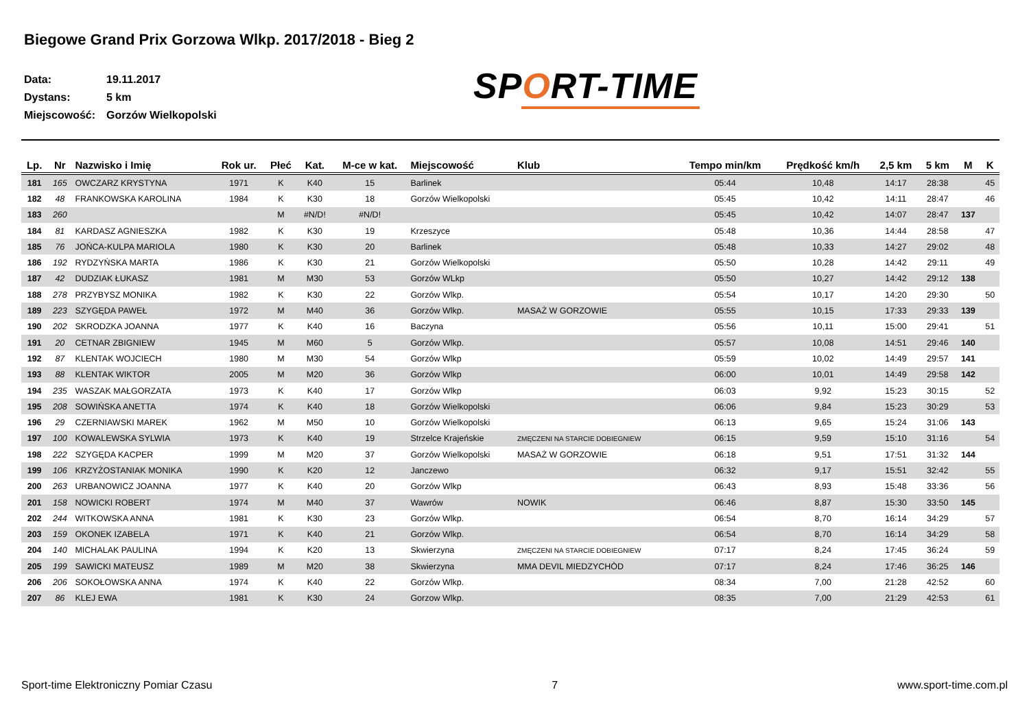Biegowe Grand Prix Gorzowa Wlkp. 2017/2018 - Bieg 2
Data: 19.11.2017
Dystans: 5 km
Miejscowość: Gorzów Wielkopolski
SPORT-TIME
| Lp. | Nr | Nazwisko i Imię | Rok ur. | Płeć | Kat. | M-ce w kat. | Miejscowość | Klub | Tempo min/km | Prędkość km/h | 2,5 km | 5 km | M | K |
| --- | --- | --- | --- | --- | --- | --- | --- | --- | --- | --- | --- | --- | --- | --- |
| 181 | 165 | OWCZARZ KRYSTYNA | 1971 | K | K40 | 15 | Barlinek | | 05:44 | 10,48 | 14:17 | 28:38 | | 45 |
| 182 | 48 | FRANKOWSKA KAROLINA | 1984 | K | K30 | 18 | Gorzów Wielkopolski | | 05:45 | 10,42 | 14:11 | 28:47 | | 46 |
| 183 | 260 | | | M | #N/D! | #N/D! | | | 05:45 | 10,42 | 14:07 | 28:47 | 137 | |
| 184 | 81 | KARDASZ AGNIESZKA | 1982 | K | K30 | 19 | Krzeszyce | | 05:48 | 10,36 | 14:44 | 28:58 | | 47 |
| 185 | 76 | JOŃCA-KULPA MARIOLA | 1980 | K | K30 | 20 | Barlinek | | 05:48 | 10,33 | 14:27 | 29:02 | | 48 |
| 186 | 192 | RYDZYŃSKA MARTA | 1986 | K | K30 | 21 | Gorzów Wielkopolski | | 05:50 | 10,28 | 14:42 | 29:11 | | 49 |
| 187 | 42 | DUDZIAK ŁUKASZ | 1981 | M | M30 | 53 | Gorzów WLkp | | 05:50 | 10,27 | 14:42 | 29:12 | 138 | |
| 188 | 278 | PRZYBYSZ MONIKA | 1982 | K | K30 | 22 | Gorzów Wlkp. | | 05:54 | 10,17 | 14:20 | 29:30 | | 50 |
| 189 | 223 | SZYGĘDA PAWEŁ | 1972 | M | M40 | 36 | Gorzów Wlkp. | MASAŻ W GORZOWIE | 05:55 | 10,15 | 17:33 | 29:33 | 139 | |
| 190 | 202 | SKRODZKA JOANNA | 1977 | K | K40 | 16 | Baczyna | | 05:56 | 10,11 | 15:00 | 29:41 | | 51 |
| 191 | 20 | CETNAR ZBIGNIEW | 1945 | M | M60 | 5 | Gorzów Wlkp. | | 05:57 | 10,08 | 14:51 | 29:46 | 140 | |
| 192 | 87 | KLENTAK WOJCIECH | 1980 | M | M30 | 54 | Gorzów Wlkp | | 05:59 | 10,02 | 14:49 | 29:57 | 141 | |
| 193 | 88 | KLENTAK WIKTOR | 2005 | M | M20 | 36 | Gorzów Wlkp | | 06:00 | 10,01 | 14:49 | 29:58 | 142 | |
| 194 | 235 | WASZAK MAŁGORZATA | 1973 | K | K40 | 17 | Gorzów Wlkp | | 06:03 | 9,92 | 15:23 | 30:15 | | 52 |
| 195 | 208 | SOWIŃSKA ANETTA | 1974 | K | K40 | 18 | Gorzów Wielkopolski | | 06:06 | 9,84 | 15:23 | 30:29 | | 53 |
| 196 | 29 | CZERNIAWSKI MAREK | 1962 | M | M50 | 10 | Gorzów Wielkopolski | | 06:13 | 9,65 | 15:24 | 31:06 | 143 | |
| 197 | 100 | KOWALEWSKA SYLWIA | 1973 | K | K40 | 19 | Strzelce Krajeńskie | ZMĘCZENI NA STARCIE DOBIEGNIEW | 06:15 | 9,59 | 15:10 | 31:16 | | 54 |
| 198 | 222 | SZYGĘDA KACPER | 1999 | M | M20 | 37 | Gorzów Wielkopolski | MASAŻ W GORZOWIE | 06:18 | 9,51 | 17:51 | 31:32 | 144 | |
| 199 | 106 | KRZYŻOSTANIAK MONIKA | 1990 | K | K20 | 12 | Janczewo | | 06:32 | 9,17 | 15:51 | 32:42 | | 55 |
| 200 | 263 | URBANOWICZ JOANNA | 1977 | K | K40 | 20 | Gorzów Wlkp | | 06:43 | 8,93 | 15:48 | 33:36 | | 56 |
| 201 | 158 | NOWICKI ROBERT | 1974 | M | M40 | 37 | Wawrów | NOWIK | 06:46 | 8,87 | 15:30 | 33:50 | 145 | |
| 202 | 244 | WITKOWSKA ANNA | 1981 | K | K30 | 23 | Gorzów Wlkp. | | 06:54 | 8,70 | 16:14 | 34:29 | | 57 |
| 203 | 159 | OKONEK IZABELA | 1971 | K | K40 | 21 | Gorzów Wlkp. | | 06:54 | 8,70 | 16:14 | 34:29 | | 58 |
| 204 | 140 | MICHALAK PAULINA | 1994 | K | K20 | 13 | Skwierzyna | ZMĘCZENI NA STARCIE DOBIEGNIEW | 07:17 | 8,24 | 17:45 | 36:24 | | 59 |
| 205 | 199 | SAWICKI MATEUSZ | 1989 | M | M20 | 38 | Skwierzyna | MMA DEVIL MIEDZYCHÒD | 07:17 | 8,24 | 17:46 | 36:25 | 146 | |
| 206 | 206 | SOKOŁOWSKA ANNA | 1974 | K | K40 | 22 | Gorzów Wlkp. | | 08:34 | 7,00 | 21:28 | 42:52 | | 60 |
| 207 | 86 | KLEJ EWA | 1981 | K | K30 | 24 | Gorzow Wlkp. | | 08:35 | 7,00 | 21:29 | 42:53 | | 61 |
Sport-time Elektroniczny Pomiar Czasu 7 www.sport-time.com.pl